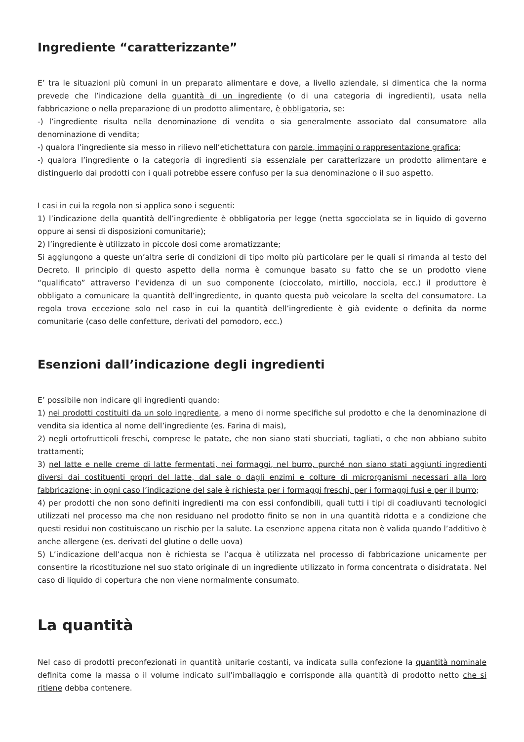Ingrediente “caratterizzante”
E’ tra le situazioni più comuni in un preparato alimentare e dove, a livello aziendale, si dimentica che la norma prevede che l’indicazione della quantità di un ingrediente (o di una categoria di ingredienti), usata nella fabbricazione o nella preparazione di un prodotto alimentare, è obbligatoria, se:
-) l’ingrediente risulta nella denominazione di vendita o sia generalmente associato dal consumatore alla denominazione di vendita;
-) qualora l’ingrediente sia messo in rilievo nell’etichettatura con parole, immagini o rappresentazione grafica;
-) qualora l’ingrediente o la categoria di ingredienti sia essenziale per caratterizzare un prodotto alimentare e distinguerlo dai prodotti con i quali potrebbe essere confuso per la sua denominazione o il suo aspetto.
I casi in cui la regola non si applica sono i seguenti:
1) l’indicazione della quantità dell’ingrediente è obbligatoria per legge (netta sgocciolata se in liquido di governo oppure ai sensi di disposizioni comunitarie);
2) l’ingrediente è utilizzato in piccole dosi come aromatizzante;
Si aggiungono a queste un’altra serie di condizioni di tipo molto più particolare per le quali si rimanda al testo del Decreto. Il principio di questo aspetto della norma è comunque basato su fatto che se un prodotto viene “qualificato” attraverso l’evidenza di un suo componente (cioccolato, mirtillo, nocciola, ecc.) il produttore è obbligato a comunicare la quantità dell’ingrediente, in quanto questa può veicolare la scelta del consumatore. La regola trova eccezione solo nel caso in cui la quantità dell’ingrediente è già evidente o definita da norme comunitarie (caso delle confetture, derivati del pomodoro, ecc.)
Esenzioni dall’indicazione degli ingredienti
E’ possibile non indicare gli ingredienti quando:
1) nei prodotti costituiti da un solo ingrediente, a meno di norme specifiche sul prodotto e che la denominazione di vendita sia identica al nome dell’ingrediente (es. Farina di mais),
2) negli ortofrutticoli freschi, comprese le patate, che non siano stati sbucciati, tagliati, o che non abbiano subito trattamenti;
3) nel latte e nelle creme di latte fermentati, nei formaggi, nel burro, purché non siano stati aggiunti ingredienti diversi dai costituenti propri del latte, dal sale o dagli enzimi e colture di microrganismi necessari alla loro fabbricazione; in ogni caso l’indicazione del sale è richiesta per i formaggi freschi, per i formaggi fusi e per il burro;
4) per prodotti che non sono definiti ingredienti ma con essi confondibili, quali tutti i tipi di coadiuvanti tecnologici utilizzati nel processo ma che non residuano nel prodotto finito se non in una quantità ridotta e a condizione che questi residui non costituiscano un rischio per la salute. La esenzione appena citata non è valida quando l’additivo è anche allergene (es. derivati del glutine o delle uova)
5) L’indicazione dell’acqua non è richiesta se l’acqua è utilizzata nel processo di fabbricazione unicamente per consentire la ricostituzione nel suo stato originale di un ingrediente utilizzato in forma concentrata o disidratata. Nel caso di liquido di copertura che non viene normalmente consumato.
La quantità
Nel caso di prodotti preconfezionati in quantità unitarie costanti, va indicata sulla confezione la quantità nominale definita come la massa o il volume indicato sull’imballaggio e corrisponde alla quantità di prodotto netto che si ritiene debba contenere.